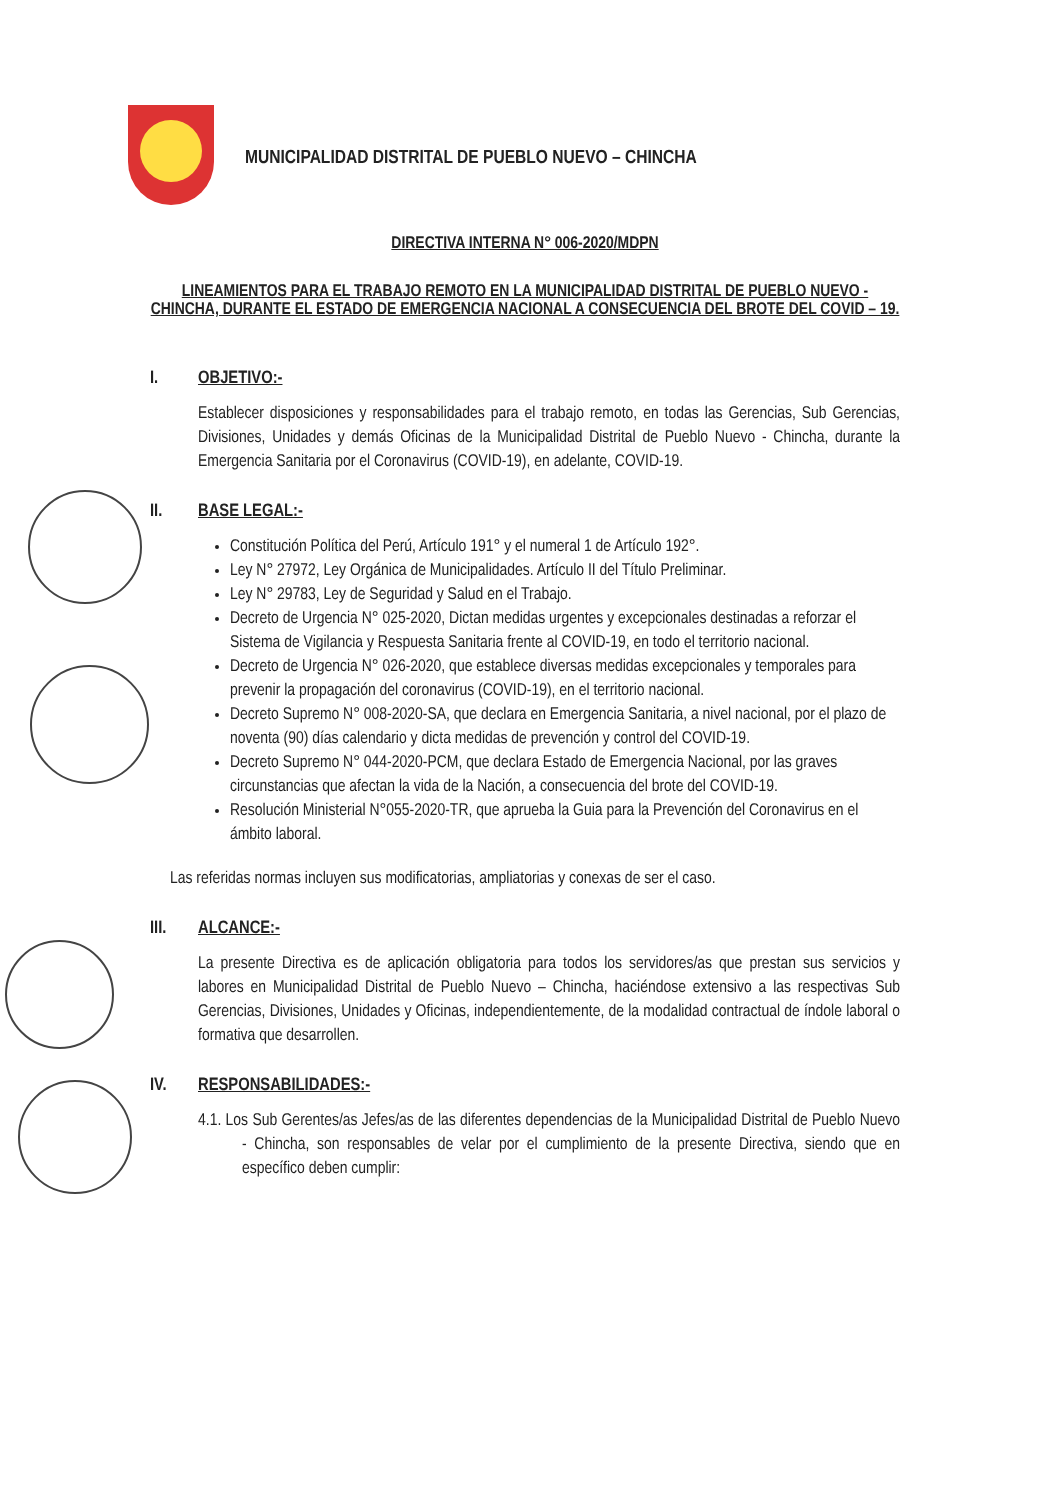MUNICIPALIDAD DISTRITAL DE PUEBLO NUEVO – CHINCHA
DIRECTIVA INTERNA N° 006-2020/MDPN
LINEAMIENTOS PARA EL TRABAJO REMOTO EN LA MUNICIPALIDAD DISTRITAL DE PUEBLO NUEVO - CHINCHA, DURANTE EL ESTADO DE EMERGENCIA NACIONAL A CONSECUENCIA DEL BROTE DEL COVID – 19.
I. OBJETIVO:-
Establecer disposiciones y responsabilidades para el trabajo remoto, en todas las Gerencias, Sub Gerencias, Divisiones, Unidades y demás Oficinas de la Municipalidad Distrital de Pueblo Nuevo - Chincha, durante la Emergencia Sanitaria por el Coronavirus (COVID-19), en adelante, COVID-19.
II. BASE LEGAL:-
Constitución Política del Perú, Artículo 191° y el numeral 1 de Artículo 192°.
Ley N° 27972, Ley Orgánica de Municipalidades. Artículo II del Título Preliminar.
Ley N° 29783, Ley de Seguridad y Salud en el Trabajo.
Decreto de Urgencia N° 025-2020, Dictan medidas urgentes y excepcionales destinadas a reforzar el Sistema de Vigilancia y Respuesta Sanitaria frente al COVID-19, en todo el territorio nacional.
Decreto de Urgencia N° 026-2020, que establece diversas medidas excepcionales y temporales para prevenir la propagación del coronavirus (COVID-19), en el territorio nacional.
Decreto Supremo N° 008-2020-SA, que declara en Emergencia Sanitaria, a nivel nacional, por el plazo de noventa (90) días calendario y dicta medidas de prevención y control del COVID-19.
Decreto Supremo N° 044-2020-PCM, que declara Estado de Emergencia Nacional, por las graves circunstancias que afectan la vida de la Nación, a consecuencia del brote del COVID-19.
Resolución Ministerial N°055-2020-TR, que aprueba la Guia para la Prevención del Coronavirus en el ámbito laboral.
Las referidas normas incluyen sus modificatorias, ampliatorias y conexas de ser el caso.
III. ALCANCE:-
La presente Directiva es de aplicación obligatoria para todos los servidores/as que prestan sus servicios y labores en Municipalidad Distrital de Pueblo Nuevo – Chincha, haciéndose extensivo a las respectivas Sub Gerencias, Divisiones, Unidades y Oficinas, independientemente, de la modalidad contractual de índole laboral o formativa que desarrollen.
IV. RESPONSABILIDADES:-
4.1. Los Sub Gerentes/as Jefes/as de las diferentes dependencias de la Municipalidad Distrital de Pueblo Nuevo - Chincha, son responsables de velar por el cumplimiento de la presente Directiva, siendo que en específico deben cumplir: